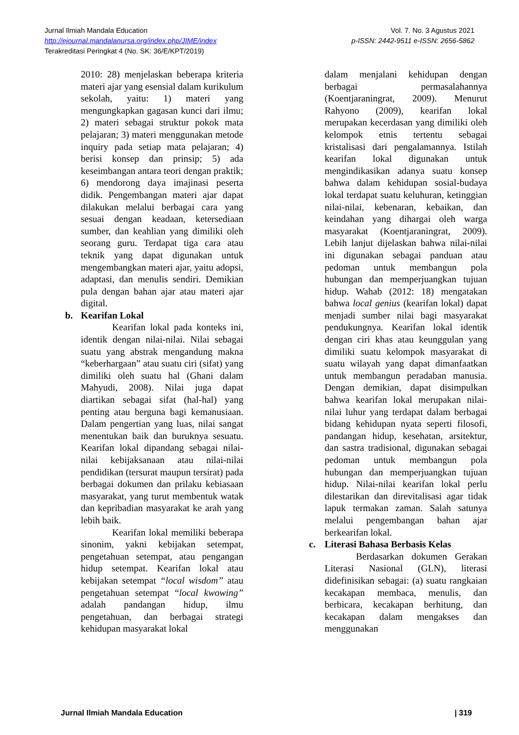Jurnal Ilmiah Mandala Education
http://ejournal.mandalanursa.org/index.php/JIME/index
Terakreditasi Peringkat 4 (No. SK: 36/E/KPT/2019)
Vol. 7. No. 3 Agustus 2021
p-ISSN: 2442-9511 e-ISSN: 2656-5862
2010: 28) menjelaskan beberapa kriteria materi ajar yang esensial dalam kurikulum sekolah, yaitu: 1) materi yang mengungkapkan gagasan kunci dari ilmu; 2) materi sebagai struktur pokok mata pelajaran; 3) materi menggunakan metode inquiry pada setiap mata pelajaran; 4) berisi konsep dan prinsip; 5) ada keseimbangan antara teori dengan praktik; 6) mendorong daya imajinasi peserta didik. Pengembangan materi ajar dapat dilakukan melalui berbagai cara yang sesuai dengan keadaan, ketersediaan sumber, dan keahlian yang dimiliki oleh seorang guru. Terdapat tiga cara atau teknik yang dapat digunakan untuk mengembangkan materi ajar, yaitu adopsi, adaptasi, dan menulis sendiri. Demikian pula dengan bahan ajar atau materi ajar digital.
b. Kearifan Lokal
Kearifan lokal pada konteks ini, identik dengan nilai-nilai. Nilai sebagai suatu yang abstrak mengandung makna “keberhargaan” atau suatu ciri (sifat) yang dimiliki oleh suatu hal (Ghani dalam Mahyudi, 2008). Nilai juga dapat diartikan sebagai sifat (hal-hal) yang penting atau berguna bagi kemanusiaan. Dalam pengertian yang luas, nilai sangat menentukan baik dan buruknya sesuatu. Kearifan lokal dipandang sebagai nilai-nilai kebijaksanaan atau nilai-nilai pendidikan (tersurat maupun tersirat) pada berbagai dokumen dan prilaku kebiasaan masyarakat, yang turut membentuk watak dan kepribadian masyarakat ke arah yang lebih baik.
Kearifan lokal memiliki beberapa sinonim, yakni kebijakan setempat, pengetahuan setempat, atau pengangan hidup setempat. Kearifan lokal atau kebijakan setempat “local wisdom” atau pengetahuan setempat “local kwowing” adalah pandangan hidup, ilmu pengetahuan, dan berbagai strategi kehidupan masyarakat lokal
dalam menjalani kehidupan dengan berbagai permasalahannya (Koentjaraningrat, 2009). Menurut Rahyono (2009), kearifan lokal merupakan kecerdasan yang dimiliki oleh kelompok etnis tertentu sebagai kristalisasi dari pengalamannya. Istilah kearifan lokal digunakan untuk mengindikasikan adanya suatu konsep bahwa dalam kehidupan sosial-budaya lokal terdapat suatu keluhuran, ketinggian nilai-nilai, kebenaran, kebaikan, dan keindahan yang dihargai oleh warga masyarakat (Koentjaraningrat, 2009). Lebih lanjut dijelaskan bahwa nilai-nilai ini digunakan sebagai panduan atau pedoman untuk membangun pola hubungan dan memperjuangkan tujuan hidup. Wahab (2012: 18) mengatakan bahwa local genius (kearifan lokal) dapat menjadi sumber nilai bagi masyarakat pendukungnya. Kearifan lokal identik dengan ciri khas atau keunggulan yang dimiliki suatu kelompok masyarakat di suatu wilayah yang dapat dimanfaatkan untuk membangun peradaban manusia. Dengan demikian, dapat disimpulkan bahwa kearifan lokal merupakan nilai-nilai luhur yang terdapat dalam berbagai bidang kehidupan nyata seperti filosofi, pandangan hidup, kesehatan, arsitektur, dan sastra tradisional, digunakan sebagai pedoman untuk membangun pola hubungan dan memperjuangkan tujuan hidup. Nilai-nilai kearifan lokal perlu dilestarikan dan direvitalisasi agar tidak lapuk termakan zaman. Salah satunya melalui pengembangan bahan ajar berkearifan lokal.
c. Literasi Bahasa Berbasis Kelas
Berdasarkan dokumen Gerakan Literasi Nasional (GLN), literasi didefinisikan sebagai: (a) suatu rangkaian kecakapan membaca, menulis, dan berbicara, kecakapan berhitung, dan kecakapan dalam mengakses dan menggunakan
Jurnal Ilmiah Mandala Education | 319